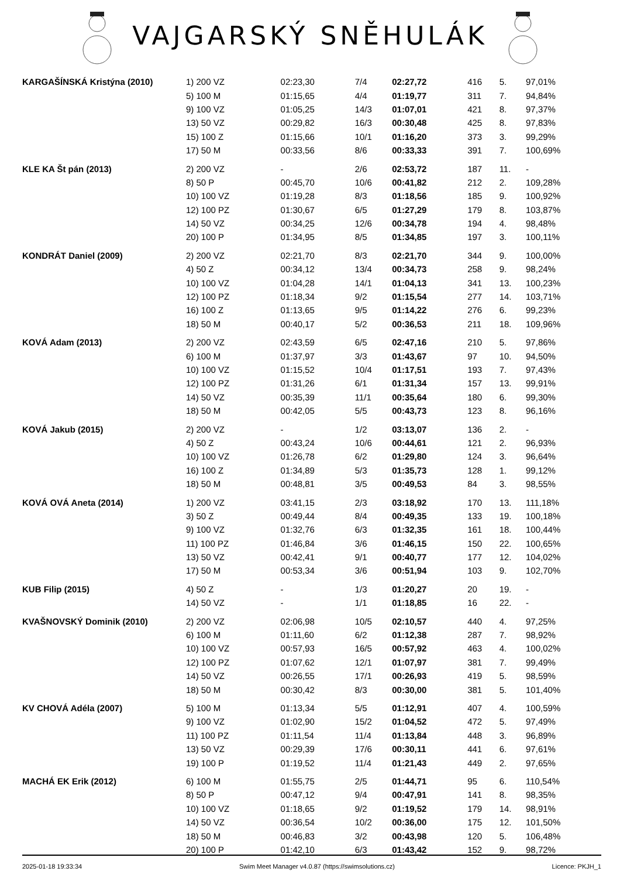VAJGARSKÝ SNĚHULÁK
| KARGAŠÍNSKÁ Kristýna (2010) | 1) 200 VZ | 02:23,30 | 7/4 | 02:27,72 | 416 | 5. | 97,01% |
| | 5) 100 M | 01:15,65 | 4/4 | 01:19,77 | 311 | 7. | 94,84% |
| | 9) 100 VZ | 01:05,25 | 14/3 | 01:07,01 | 421 | 8. | 97,37% |
| | 13) 50 VZ | 00:29,82 | 16/3 | 00:30,48 | 425 | 8. | 97,83% |
| | 15) 100 Z | 01:15,66 | 10/1 | 01:16,20 | 373 | 3. | 99,29% |
| | 17) 50 M | 00:33,56 | 8/6 | 00:33,33 | 391 | 7. | 100,69% |
| KLE KA Št pán (2013) | 2) 200 VZ | - | 2/6 | 02:53,72 | 187 | 11. | - |
| | 8) 50 P | 00:45,70 | 10/6 | 00:41,82 | 212 | 2. | 109,28% |
| | 10) 100 VZ | 01:19,28 | 8/3 | 01:18,56 | 185 | 9. | 100,92% |
| | 12) 100 PZ | 01:30,67 | 6/5 | 01:27,29 | 179 | 8. | 103,87% |
| | 14) 50 VZ | 00:34,25 | 12/6 | 00:34,78 | 194 | 4. | 98,48% |
| | 20) 100 P | 01:34,95 | 8/5 | 01:34,85 | 197 | 3. | 100,11% |
| KONDRÁT Daniel (2009) | 2) 200 VZ | 02:21,70 | 8/3 | 02:21,70 | 344 | 9. | 100,00% |
| | 4) 50 Z | 00:34,12 | 13/4 | 00:34,73 | 258 | 9. | 98,24% |
| | 10) 100 VZ | 01:04,28 | 14/1 | 01:04,13 | 341 | 13. | 100,23% |
| | 12) 100 PZ | 01:18,34 | 9/2 | 01:15,54 | 277 | 14. | 103,71% |
| | 16) 100 Z | 01:13,65 | 9/5 | 01:14,22 | 276 | 6. | 99,23% |
| | 18) 50 M | 00:40,17 | 5/2 | 00:36,53 | 211 | 18. | 109,96% |
| KOVÁ Adam (2013) | 2) 200 VZ | 02:43,59 | 6/5 | 02:47,16 | 210 | 5. | 97,86% |
| | 6) 100 M | 01:37,97 | 3/3 | 01:43,67 | 97 | 10. | 94,50% |
| | 10) 100 VZ | 01:15,52 | 10/4 | 01:17,51 | 193 | 7. | 97,43% |
| | 12) 100 PZ | 01:31,26 | 6/1 | 01:31,34 | 157 | 13. | 99,91% |
| | 14) 50 VZ | 00:35,39 | 11/1 | 00:35,64 | 180 | 6. | 99,30% |
| | 18) 50 M | 00:42,05 | 5/5 | 00:43,73 | 123 | 8. | 96,16% |
| KOVÁ Jakub (2015) | 2) 200 VZ | - | 1/2 | 03:13,07 | 136 | 2. | - |
| | 4) 50 Z | 00:43,24 | 10/6 | 00:44,61 | 121 | 2. | 96,93% |
| | 10) 100 VZ | 01:26,78 | 6/2 | 01:29,80 | 124 | 3. | 96,64% |
| | 16) 100 Z | 01:34,89 | 5/3 | 01:35,73 | 128 | 1. | 99,12% |
| | 18) 50 M | 00:48,81 | 3/5 | 00:49,53 | 84 | 3. | 98,55% |
| KOVÁ OVÁ Aneta (2014) | 1) 200 VZ | 03:41,15 | 2/3 | 03:18,92 | 170 | 13. | 111,18% |
| | 3) 50 Z | 00:49,44 | 8/4 | 00:49,35 | 133 | 19. | 100,18% |
| | 9) 100 VZ | 01:32,76 | 6/3 | 01:32,35 | 161 | 18. | 100,44% |
| | 11) 100 PZ | 01:46,84 | 3/6 | 01:46,15 | 150 | 22. | 100,65% |
| | 13) 50 VZ | 00:42,41 | 9/1 | 00:40,77 | 177 | 12. | 104,02% |
| | 17) 50 M | 00:53,34 | 3/6 | 00:51,94 | 103 | 9. | 102,70% |
| KUB Filip (2015) | 4) 50 Z | - | 1/3 | 01:20,27 | 20 | 19. | - |
| | 14) 50 VZ | - | 1/1 | 01:18,85 | 16 | 22. | - |
| KVAŠNOVSKÝ Dominik (2010) | 2) 200 VZ | 02:06,98 | 10/5 | 02:10,57 | 440 | 4. | 97,25% |
| | 6) 100 M | 01:11,60 | 6/2 | 01:12,38 | 287 | 7. | 98,92% |
| | 10) 100 VZ | 00:57,93 | 16/5 | 00:57,92 | 463 | 4. | 100,02% |
| | 12) 100 PZ | 01:07,62 | 12/1 | 01:07,97 | 381 | 7. | 99,49% |
| | 14) 50 VZ | 00:26,55 | 17/1 | 00:26,93 | 419 | 5. | 98,59% |
| | 18) 50 M | 00:30,42 | 8/3 | 00:30,00 | 381 | 5. | 101,40% |
| KV CHOVÁ Adéla (2007) | 5) 100 M | 01:13,34 | 5/5 | 01:12,91 | 407 | 4. | 100,59% |
| | 9) 100 VZ | 01:02,90 | 15/2 | 01:04,52 | 472 | 5. | 97,49% |
| | 11) 100 PZ | 01:11,54 | 11/4 | 01:13,84 | 448 | 3. | 96,89% |
| | 13) 50 VZ | 00:29,39 | 17/6 | 00:30,11 | 441 | 6. | 97,61% |
| | 19) 100 P | 01:19,52 | 11/4 | 01:21,43 | 449 | 2. | 97,65% |
| MACHÁ EK Erik (2012) | 6) 100 M | 01:55,75 | 2/5 | 01:44,71 | 95 | 6. | 110,54% |
| | 8) 50 P | 00:47,12 | 9/4 | 00:47,91 | 141 | 8. | 98,35% |
| | 10) 100 VZ | 01:18,65 | 9/2 | 01:19,52 | 179 | 14. | 98,91% |
| | 14) 50 VZ | 00:36,54 | 10/2 | 00:36,00 | 175 | 12. | 101,50% |
| | 18) 50 M | 00:46,83 | 3/2 | 00:43,98 | 120 | 5. | 106,48% |
| | 20) 100 P | 01:42,10 | 6/3 | 01:43,42 | 152 | 9. | 98,72% |
2025-01-18 19:33:34 Swim Meet Manager v4.0.87 (https://swimsolutions.cz) Licence: PKJH_1